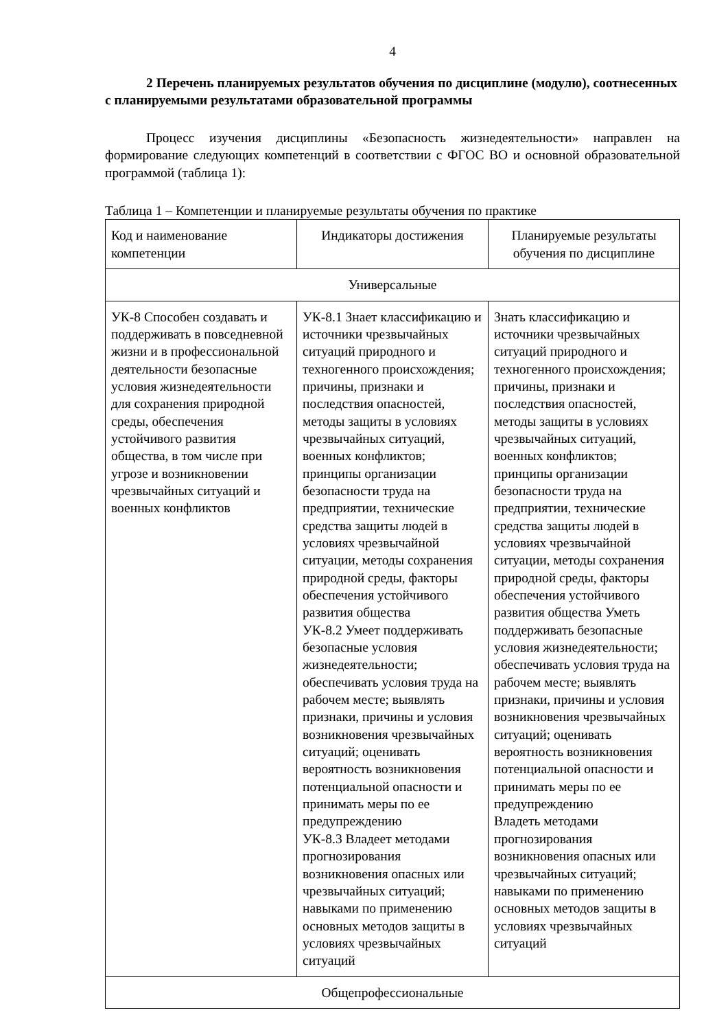4
2 Перечень планируемых результатов обучения по дисциплине (модулю), соотнесенных с планируемыми результатами образовательной программы
Процесс изучения дисциплины «Безопасность жизнедеятельности» направлен на формирование следующих компетенций в соответствии с ФГОС ВО и основной образовательной программой (таблица 1):
Таблица 1 – Компетенции и планируемые результаты обучения по практике
| Код и наименование компетенции | Индикаторы достижения | Планируемые результаты обучения по дисциплине |
| Универсальные | | |
| УК-8 Способен создавать и поддерживать в повседневной жизни и в профессиональной деятельности безопасные условия жизнедеятельности для сохранения природной среды, обеспечения устойчивого развития общества, в том числе при угрозе и возникновении чрезвычайных ситуаций и военных конфликтов | УК-8.1 Знает классификацию и источники чрезвычайных ситуаций природного и техногенного происхождения; причины, признаки и последствия опасностей, методы защиты в условиях чрезвычайных ситуаций, военных конфликтов; принципы организации безопасности труда на предприятии, технические средства защиты людей в условиях чрезвычайной ситуации, методы сохранения природной среды, факторы обеспечения устойчивого развития общества УК-8.2 Умеет поддерживать безопасные условия жизнедеятельности; обеспечивать условия труда на рабочем месте; выявлять признаки, причины и условия возникновения чрезвычайных ситуаций; оценивать вероятность возникновения потенциальной опасности и принимать меры по ее предупреждению УК-8.3 Владеет методами прогнозирования возникновения опасных или чрезвычайных ситуаций; навыками по применению основных методов защиты в условиях чрезвычайных ситуаций | Знать классификацию и источники чрезвычайных ситуаций природного и техногенного происхождения; причины, признаки и последствия опасностей, методы защиты в условиях чрезвычайных ситуаций, военных конфликтов; принципы организации безопасности труда на предприятии, технические средства защиты людей в условиях чрезвычайной ситуации, методы сохранения природной среды, факторы обеспечения устойчивого развития общества Уметь поддерживать безопасные условия жизнедеятельности; обеспечивать условия труда на рабочем месте; выявлять признаки, причины и условия возникновения чрезвычайных ситуаций; оценивать вероятность возникновения потенциальной опасности и принимать меры по ее предупреждению Владеть методами прогнозирования возникновения опасных или чрезвычайных ситуаций; навыками по применению основных методов защиты в условиях чрезвычайных ситуаций |
| Общепрофессиональные | | |